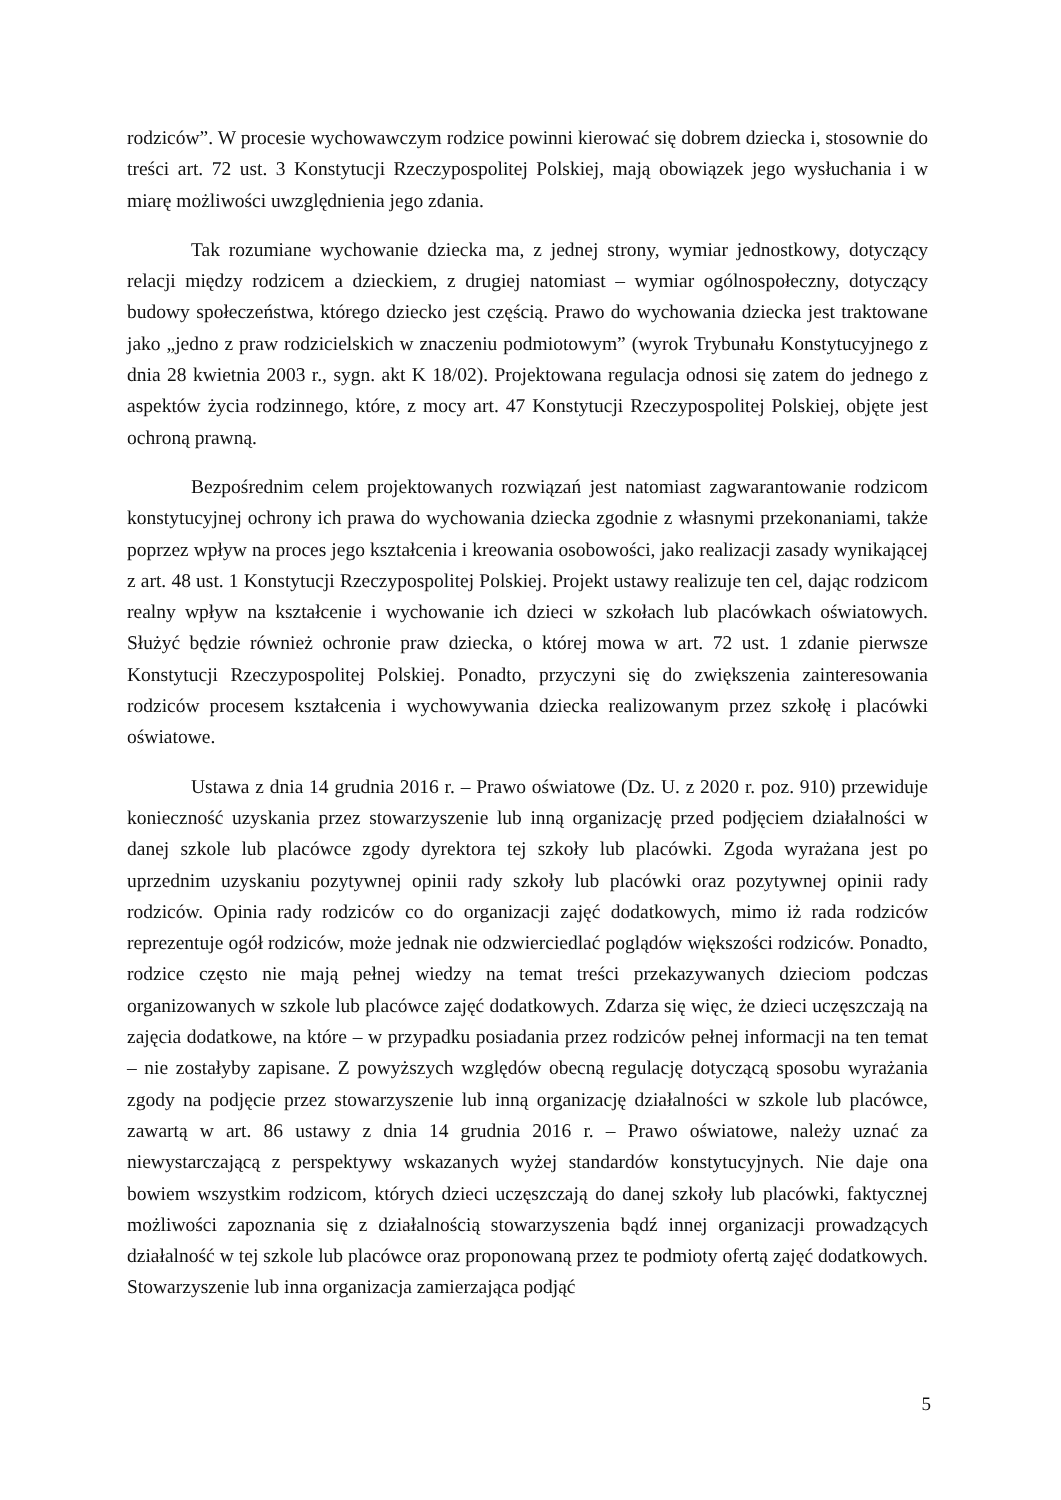rodziców”. W procesie wychowawczym rodzice powinni kierować się dobrem dziecka i, stosownie do treści art. 72 ust. 3 Konstytucji Rzeczypospolitej Polskiej, mają obowiązek jego wysłuchania i w miarę możliwości uwzględnienia jego zdania.
Tak rozumiane wychowanie dziecka ma, z jednej strony, wymiar jednostkowy, dotyczący relacji między rodzicem a dzieckiem, z drugiej natomiast – wymiar ogólnospołeczny, dotyczący budowy społeczeństwa, którego dziecko jest częścią. Prawo do wychowania dziecka jest traktowane jako „jedno z praw rodzicielskich w znaczeniu podmiotowym” (wyrok Trybunału Konstytucyjnego z dnia 28 kwietnia 2003 r., sygn. akt K 18/02). Projektowana regulacja odnosi się zatem do jednego z aspektów życia rodzinnego, które, z mocy art. 47 Konstytucji Rzeczypospolitej Polskiej, objęte jest ochroną prawną.
Bezpośrednim celem projektowanych rozwiązań jest natomiast zagwarantowanie rodzicom konstytucyjnej ochrony ich prawa do wychowania dziecka zgodnie z własnymi przekonaniami, także poprzez wpływ na proces jego kształcenia i kreowania osobowości, jako realizacji zasady wynikającej z art. 48 ust. 1 Konstytucji Rzeczypospolitej Polskiej. Projekt ustawy realizuje ten cel, dając rodzicom realny wpływ na kształcenie i wychowanie ich dzieci w szkołach lub placówkach oświatowych. Służyć będzie również ochronie praw dziecka, o której mowa w art. 72 ust. 1 zdanie pierwsze Konstytucji Rzeczypospolitej Polskiej. Ponadto, przyczyni się do zwiększenia zainteresowania rodziców procesem kształcenia i wychowywania dziecka realizowanym przez szkołę i placówki oświatowe.
Ustawa z dnia 14 grudnia 2016 r. – Prawo oświatowe (Dz. U. z 2020 r. poz. 910) przewiduje konieczność uzyskania przez stowarzyszenie lub inną organizację przed podjęciem działalności w danej szkole lub placówce zgody dyrektora tej szkoły lub placówki. Zgoda wyrażana jest po uprzednim uzyskaniu pozytywnej opinii rady szkoły lub placówki oraz pozytywnej opinii rady rodziców. Opinia rady rodziców co do organizacji zajęć dodatkowych, mimo iż rada rodziców reprezentuje ogół rodziców, może jednak nie odzwierciedlać poglądów większości rodziców. Ponadto, rodzice często nie mają pełnej wiedzy na temat treści przekazywanych dzieciom podczas organizowanych w szkole lub placówce zajęć dodatkowych. Zdarza się więc, że dzieci uczęszczają na zajęcia dodatkowe, na które – w przypadku posiadania przez rodziców pełnej informacji na ten temat – nie zostałyby zapisane. Z powyższych względów obecną regulację dotyczącą sposobu wyrażania zgody na podjęcie przez stowarzyszenie lub inną organizację działalności w szkole lub placówce, zawartą w art. 86 ustawy z dnia 14 grudnia 2016 r. – Prawo oświatowe, należy uznać za niewystarczającą z perspektywy wskazanych wyżej standardów konstytucyjnych. Nie daje ona bowiem wszystkim rodzicom, których dzieci uczęszczają do danej szkoły lub placówki, faktycznej możliwości zapoznania się z działalnością stowarzyszenia bądź innej organizacji prowadzących działalność w tej szkole lub placówce oraz proponowaną przez te podmioty ofertą zajęć dodatkowych. Stowarzyszenie lub inna organizacja zamierzająca podjąć
5